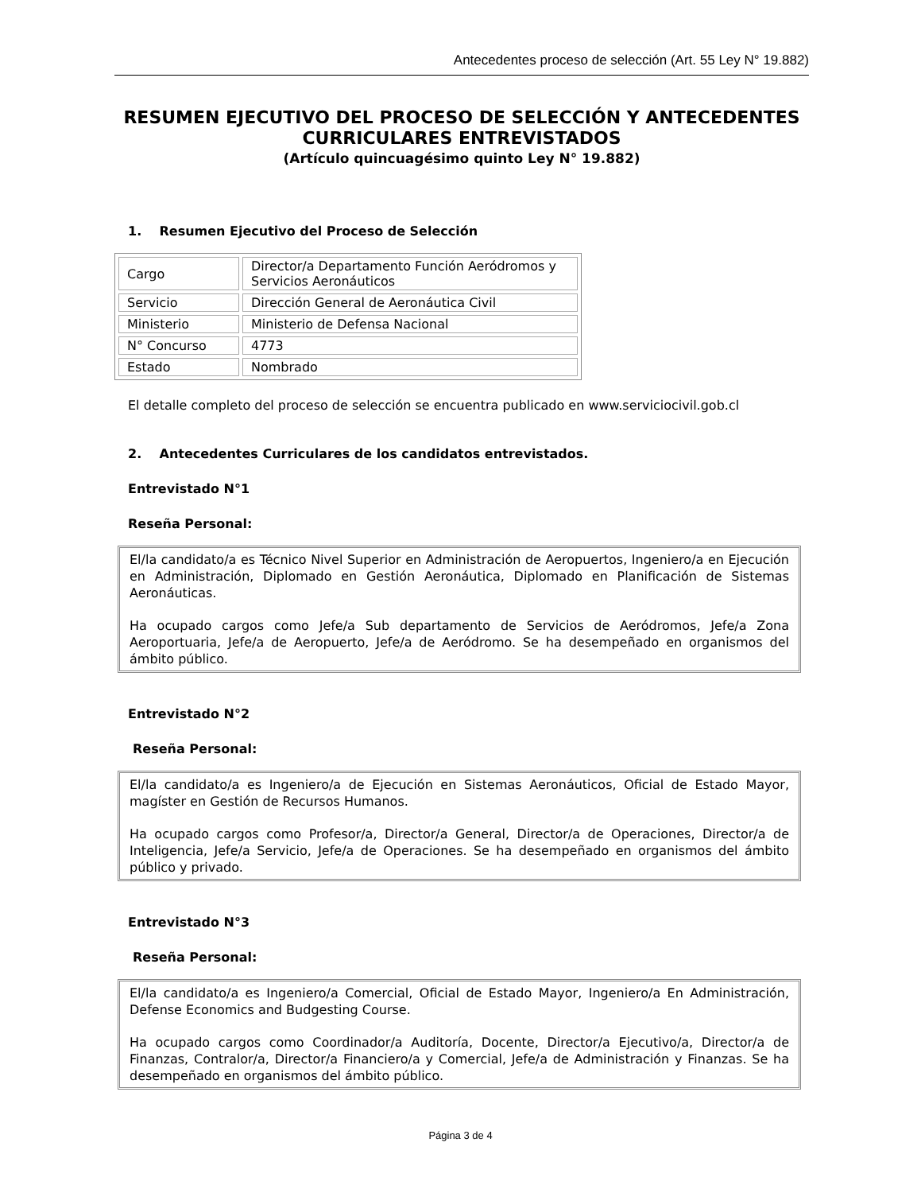Antecedentes proceso de selección (Art. 55 Ley N° 19.882)
RESUMEN EJECUTIVO DEL PROCESO DE SELECCIÓN Y ANTECEDENTES CURRICULARES ENTREVISTADOS
(Artículo quincuagésimo quinto Ley N° 19.882)
1. Resumen Ejecutivo del Proceso de Selección
| Cargo | Director/a Departamento Función Aeródromos y Servicios Aeronáuticos |
| Servicio | Dirección General de Aeronáutica Civil |
| Ministerio | Ministerio de Defensa Nacional |
| N° Concurso | 4773 |
| Estado | Nombrado |
El detalle completo del proceso de selección se encuentra publicado en www.serviciocivil.gob.cl
2. Antecedentes Curriculares de los candidatos entrevistados.
Entrevistado N°1
Reseña Personal:
El/la candidato/a es Técnico Nivel Superior en Administración de Aeropuertos, Ingeniero/a en Ejecución en Administración, Diplomado en Gestión Aeronáutica, Diplomado en Planificación de Sistemas Aeronáuticas.
Ha ocupado cargos como Jefe/a Sub departamento de Servicios de Aeródromos, Jefe/a Zona Aeroportuaria, Jefe/a de Aeropuerto, Jefe/a de Aeródromo. Se ha desempeñado en organismos del ámbito público.
Entrevistado N°2
Reseña Personal:
El/la candidato/a es Ingeniero/a de Ejecución en Sistemas Aeronáuticos, Oficial de Estado Mayor, magíster en Gestión de Recursos Humanos.
Ha ocupado cargos como Profesor/a, Director/a General, Director/a de Operaciones, Director/a de Inteligencia, Jefe/a Servicio, Jefe/a de Operaciones. Se ha desempeñado en organismos del ámbito público y privado.
Entrevistado N°3
Reseña Personal:
El/la candidato/a es Ingeniero/a Comercial, Oficial de Estado Mayor, Ingeniero/a En Administración, Defense Economics and Budgesting Course.
Ha ocupado cargos como Coordinador/a Auditoría, Docente, Director/a Ejecutivo/a, Director/a de Finanzas, Contralor/a, Director/a Financiero/a y Comercial, Jefe/a de Administración y Finanzas. Se ha desempeñado en organismos del ámbito público.
Página 3 de 4